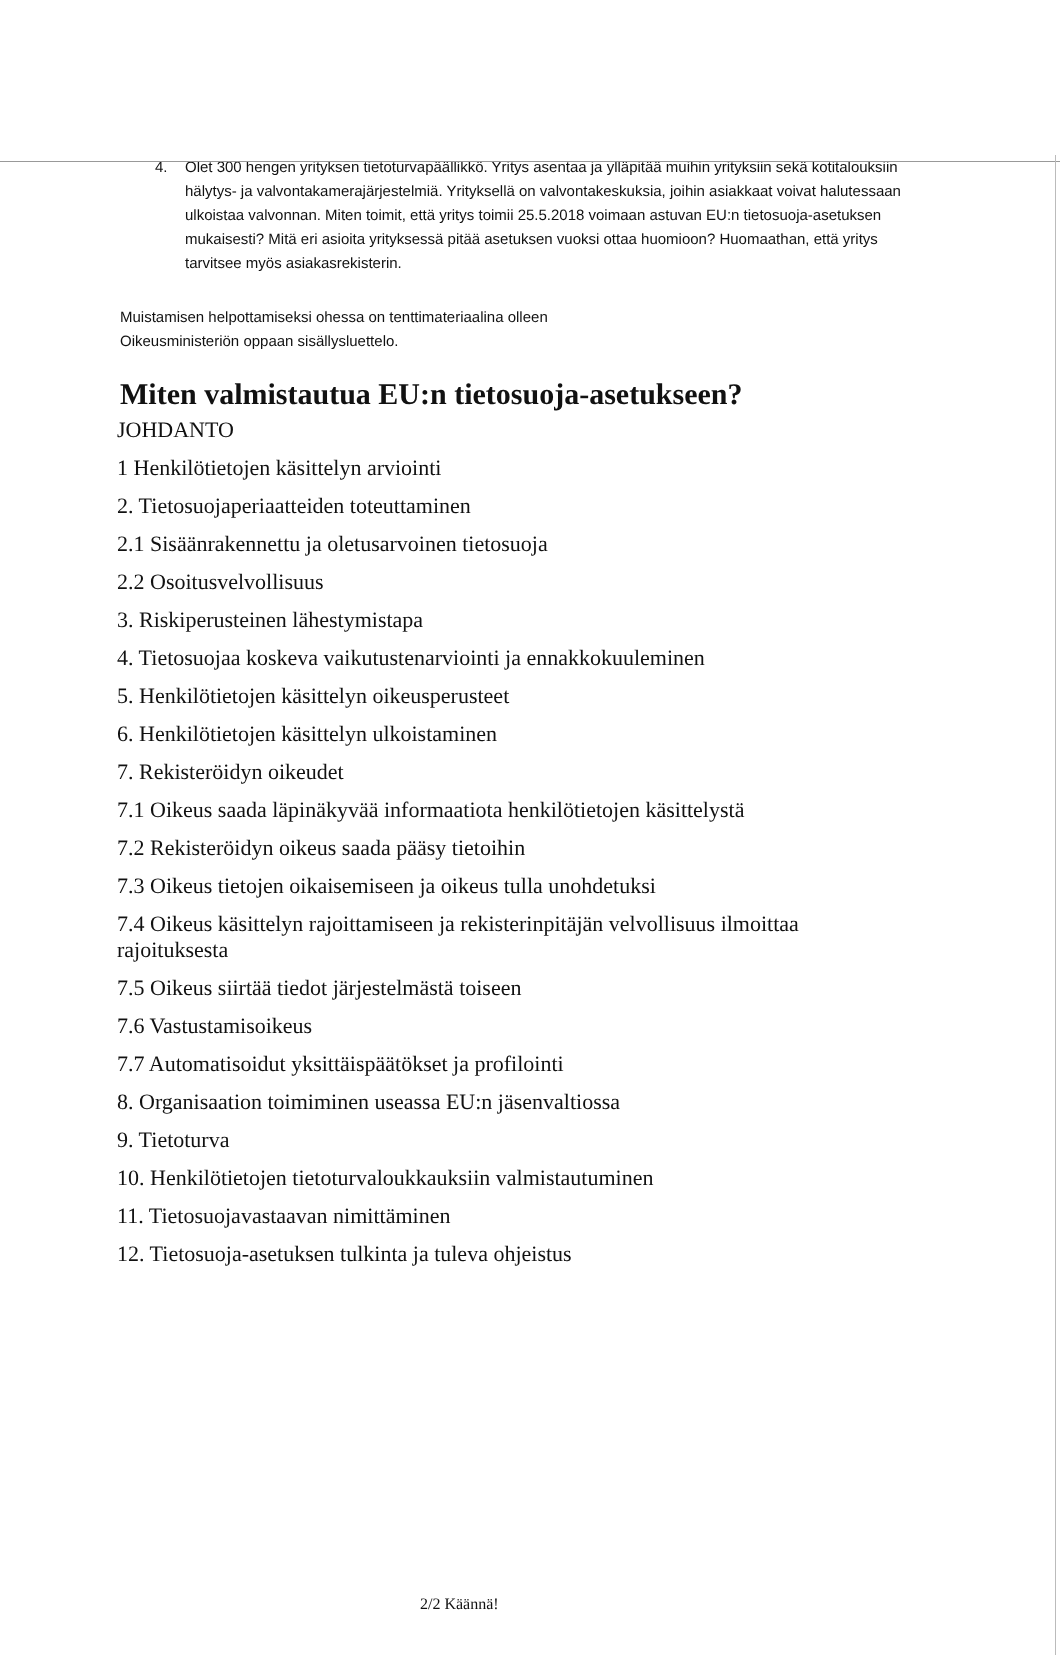4. Olet 300 hengen yrityksen tietoturvapäällikkö. Yritys asentaa ja ylläpitää muihin yrityksiin sekä kotitalouksiin hälytys- ja valvontakamerajärjestelmiä. Yrityksellä on valvontakeskuksia, joihin asiakkaat voivat halutessaan ulkoistaa valvonnan. Miten toimit, että yritys toimii 25.5.2018 voimaan astuvan EU:n tietosuoja-asetuksen mukaisesti? Mitä eri asioita yrityksessä pitää asetuksen vuoksi ottaa huomioon? Huomaathan, että yritys tarvitsee myös asiakasrekisterin.
Muistamisen helpottamiseksi ohessa on tenttimateriaalina olleen
Oikeusministeriön oppaan sisällysluettelo.
Miten valmistautua EU:n tietosuoja-asetukseen?
JOHDANTO
1 Henkilötietojen käsittelyn arviointi
2. Tietosuojaperiaatteiden toteuttaminen
2.1 Sisäänrakennettu ja oletusarvoinen tietosuoja
2.2 Osoitusvelvollisuus
3. Riskiperusteinen lähestymistapa
4. Tietosuojaa koskeva vaikutustenarviointi ja ennakkokuuleminen
5. Henkilötietojen käsittelyn oikeusperusteet
6. Henkilötietojen käsittelyn ulkoistaminen
7. Rekisteröidyn oikeudet
7.1 Oikeus saada läpinäkyvää informaatiota henkilötietojen käsittelystä
7.2 Rekisteröidyn oikeus saada pääsy tietoihin
7.3 Oikeus tietojen oikaisemiseen ja oikeus tulla unohdetuksi
7.4 Oikeus käsittelyn rajoittamiseen ja rekisterinpitäjän velvollisuus ilmoittaa rajoituksesta
7.5 Oikeus siirtää tiedot järjestelmästä toiseen
7.6 Vastustamisoikeus
7.7 Automatisoidut yksittäispäätökset ja profilointi
8. Organisaation toimiminen useassa EU:n jäsenvaltiossa
9. Tietoturva
10. Henkilötietojen tietoturvaloukkauksiin valmistautuminen
11. Tietosuojavastaavan nimittäminen
12. Tietosuoja-asetuksen tulkinta ja tuleva ohjeistus
2/2 Käännä!